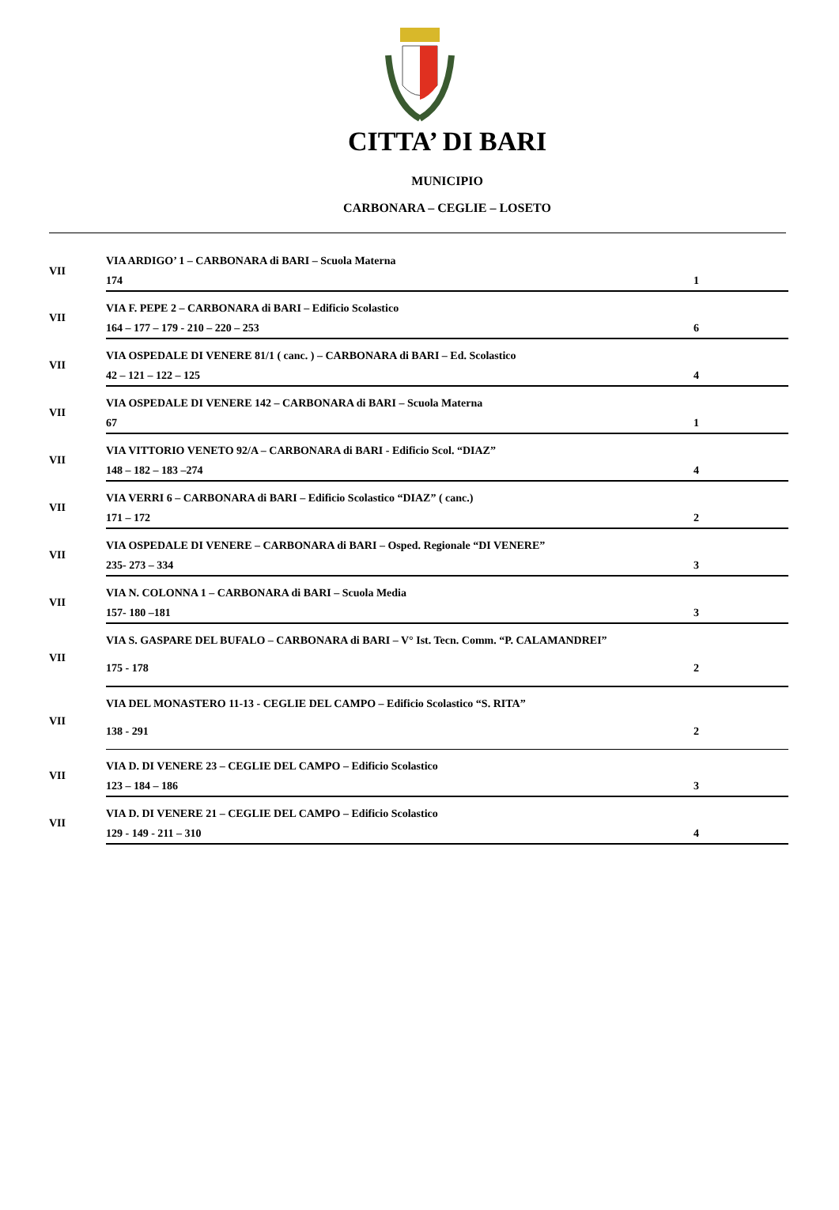CITTA’ DI BARI
MUNICIPIO
CARBONARA – CEGLIE – LOSETO
| VII | VIA ARDIGO’ 1 – CARBONARA di BARI – Scuola Materna | |
| | 174 | 1 |
| VII | VIA F. PEPE 2 – CARBONARA di BARI – Edificio Scolastico | |
| | 164 – 177 – 179 - 210 – 220 – 253 | 6 |
| VII | VIA OSPEDALE DI VENERE 81/1 ( canc. ) – CARBONARA di BARI – Ed. Scolastico | |
| | 42 – 121 – 122 – 125 | 4 |
| VII | VIA OSPEDALE DI VENERE 142 – CARBONARA di BARI – Scuola Materna | |
| | 67 | 1 |
| VII | VIA VITTORIO VENETO 92/A – CARBONARA di BARI - Edificio Scol. “DIAZ” | |
| | 148 – 182 – 183 –274 | 4 |
| VII | VIA VERRI 6 – CARBONARA di BARI – Edificio Scolastico “DIAZ” ( canc.) | |
| | 171 – 172 | 2 |
| VII | VIA OSPEDALE DI VENERE – CARBONARA di BARI – Osped. Regionale “DI VENERE” | |
| | 235- 273 – 334 | 3 |
| VII | VIA N. COLONNA 1 – CARBONARA di BARI – Scuola Media | |
| | 157- 180 –181 | 3 |
| VII | VIA S. GASPARE DEL BUFALO – CARBONARA di BARI – V° Ist. Tecn. Comm. “P. CALAMANDREI” | |
| | 175 - 178 | 2 |
| VII | VIA DEL MONASTERO 11-13 - CEGLIE DEL CAMPO – Edificio Scolastico “S. RITA” | |
| | 138 - 291 | 2 |
| VII | VIA D. DI VENERE 23 – CEGLIE DEL CAMPO – Edificio Scolastico | |
| | 123 – 184 – 186 | 3 |
| VII | VIA D. DI VENERE 21 – CEGLIE DEL CAMPO – Edificio Scolastico | |
| | 129 - 149 - 211 – 310 | 4 |